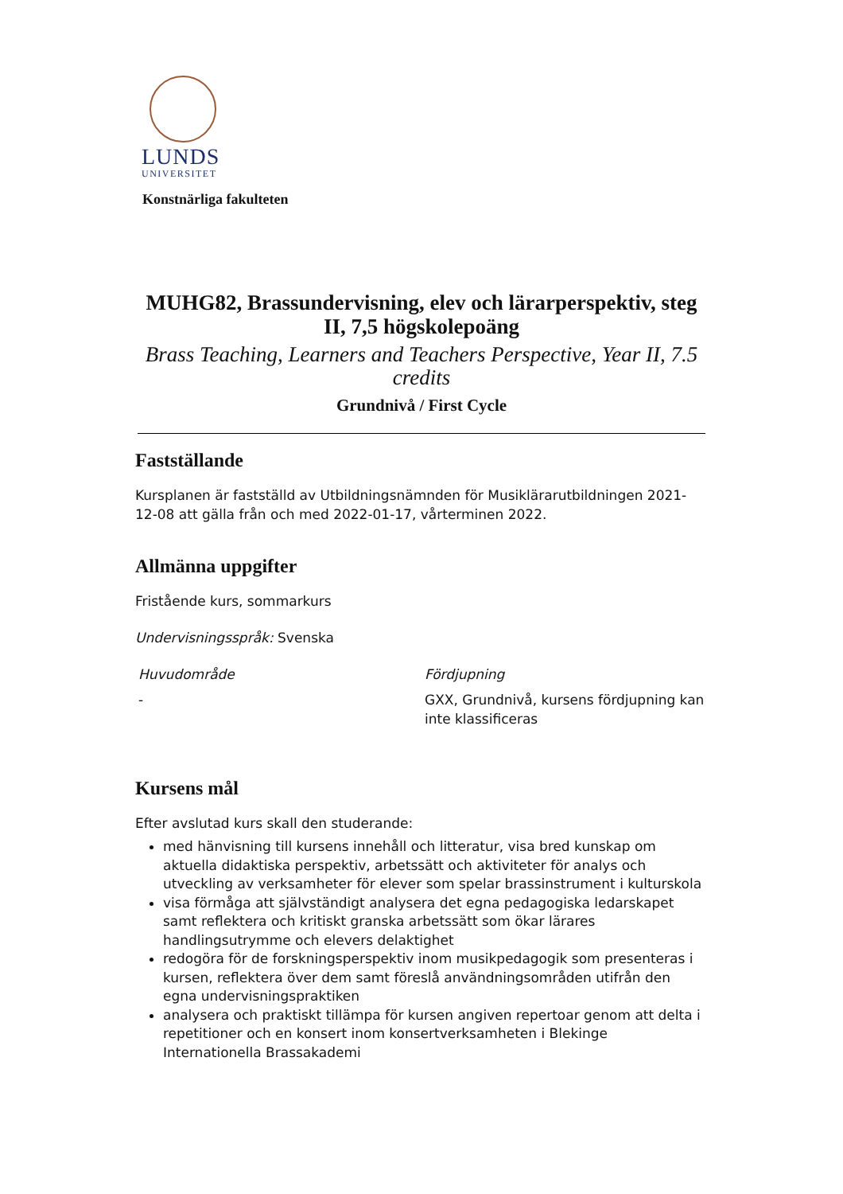LUNDS
UNIVERSITET
Konstnärliga fakulteten
MUHG82, Brassundervisning, elev och lärarperspektiv, steg II, 7,5 högskolepoäng
Brass Teaching, Learners and Teachers Perspective, Year II, 7.5 credits
Grundnivå / First Cycle
Fastställande
Kursplanen är fastställd av Utbildningsnämnden för Musiklärarutbildningen 2021-12-08 att gälla från och med 2022-01-17, vårterminen 2022.
Allmänna uppgifter
Fristående kurs, sommarkurs
Undervisningsspråk: Svenska
Huvudområde
-
Fördjupning
GXX, Grundnivå, kursens fördjupning kan inte klassificeras
Kursens mål
Efter avslutad kurs skall den studerande:
med hänvisning till kursens innehåll och litteratur, visa bred kunskap om aktuella didaktiska perspektiv, arbetssätt och aktiviteter för analys och utveckling av verksamheter för elever som spelar brassinstrument i kulturskola
visa förmåga att självständigt analysera det egna pedagogiska ledarskapet samt reflektera och kritiskt granska arbetssätt som ökar lärares handlingsutrymme och elevers delaktighet
redogöra för de forskningsperspektiv inom musikpedagogik som presenteras i kursen, reflektera över dem samt föreslå användningsområden utifrån den egna undervisningspraktiken
analysera och praktiskt tillämpa för kursen angiven repertoar genom att delta i repetitioner och en konsert inom konsertverksamheten i Blekinge Internationella Brassakademi